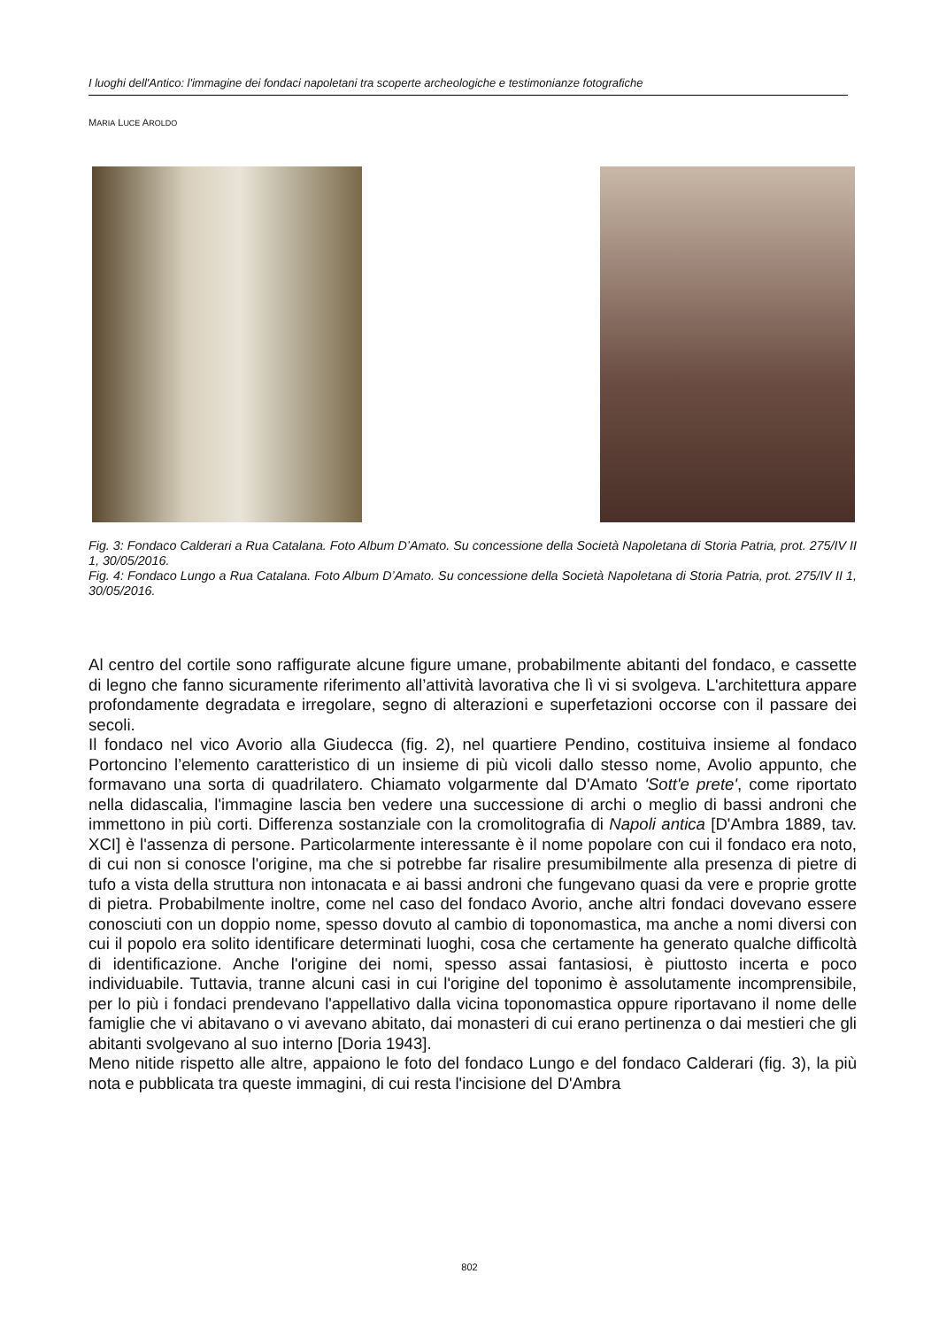I luoghi dell'Antico: l'immagine dei fondaci napoletani tra scoperte archeologiche e testimonianze fotografiche
MARIA LUCE AROLDO
Fig. 3: Fondaco Calderari a Rua Catalana. Foto Album D’Amato. Su concessione della Società Napoletana di Storia Patria, prot. 275/IV II 1, 30/05/2016.
Fig. 4: Fondaco Lungo a Rua Catalana. Foto Album D’Amato. Su concessione della Società Napoletana di Storia Patria, prot. 275/IV II 1, 30/05/2016.
Al centro del cortile sono raffigurate alcune figure umane, probabilmente abitanti del fondaco, e cassette di legno che fanno sicuramente riferimento all’attività lavorativa che lì vi si svolgeva. L'architettura appare profondamente degradata e irregolare, segno di alterazioni e superfetazioni occorse con il passare dei secoli.
Il fondaco nel vico Avorio alla Giudecca (fig. 2), nel quartiere Pendino, costituiva insieme al fondaco Portoncino l’elemento caratteristico di un insieme di più vicoli dallo stesso nome, Avolio appunto, che formavano una sorta di quadrilatero. Chiamato volgarmente dal D'Amato 'Sott'e prete', come riportato nella didascalia, l'immagine lascia ben vedere una successione di archi o meglio di bassi androni che immettono in più corti. Differenza sostanziale con la cromolitografia di Napoli antica [D'Ambra 1889, tav. XCI] è l'assenza di persone. Particolarmente interessante è il nome popolare con cui il fondaco era noto, di cui non si conosce l'origine, ma che si potrebbe far risalire presumibilmente alla presenza di pietre di tufo a vista della struttura non intonacata e ai bassi androni che fungevano quasi da vere e proprie grotte di pietra. Probabilmente inoltre, come nel caso del fondaco Avorio, anche altri fondaci dovevano essere conosciuti con un doppio nome, spesso dovuto al cambio di toponomastica, ma anche a nomi diversi con cui il popolo era solito identificare determinati luoghi, cosa che certamente ha generato qualche difficoltà di identificazione. Anche l'origine dei nomi, spesso assai fantasiosi, è piuttosto incerta e poco individuabile. Tuttavia, tranne alcuni casi in cui l'origine del toponimo è assolutamente incomprensibile, per lo più i fondaci prendevano l'appellativo dalla vicina toponomastica oppure riportavano il nome delle famiglie che vi abitavano o vi avevano abitato, dai monasteri di cui erano pertinenza o dai mestieri che gli abitanti svolgevano al suo interno [Doria 1943].
Meno nitide rispetto alle altre, appaiono le foto del fondaco Lungo e del fondaco Calderari (fig. 3), la più nota e pubblicata tra queste immagini, di cui resta l'incisione del D'Ambra
802